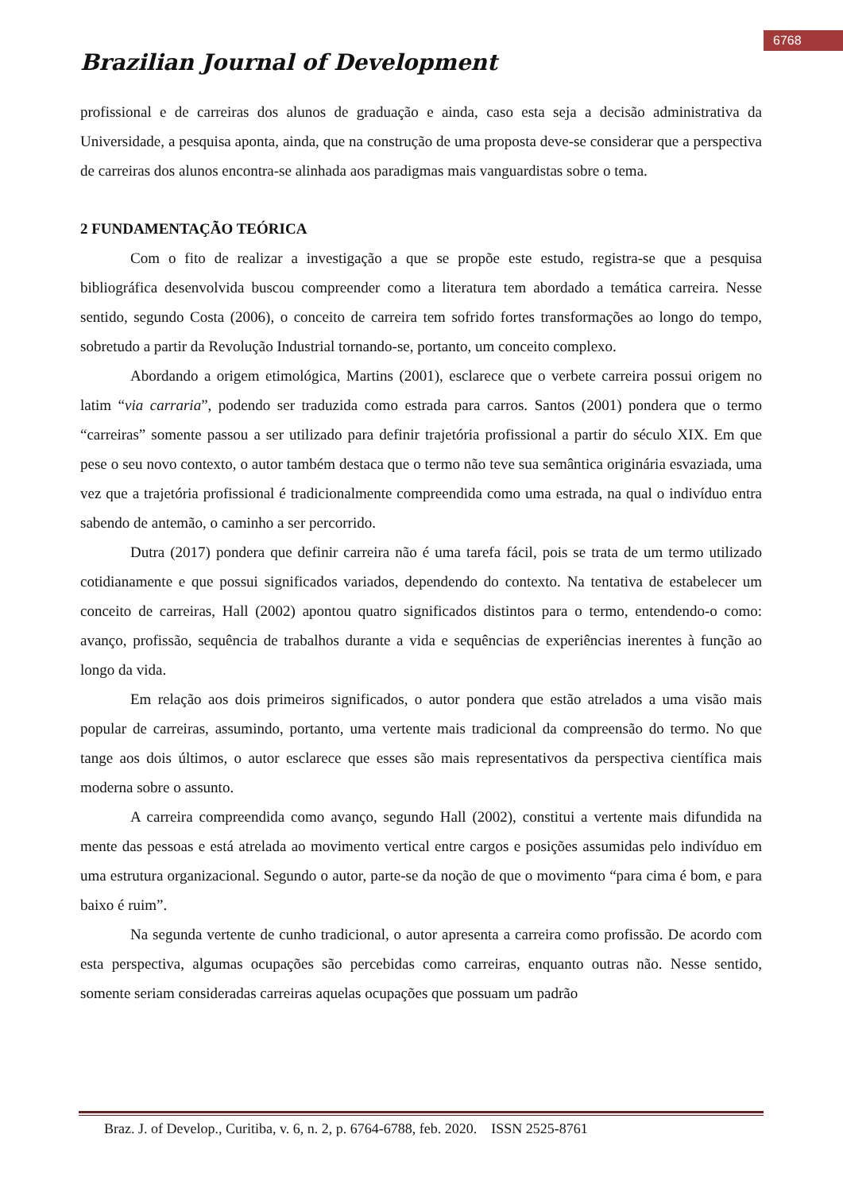6768
Brazilian Journal of Development
profissional e de carreiras dos alunos de graduação e ainda, caso esta seja a decisão administrativa da Universidade, a pesquisa aponta, ainda, que na construção de uma proposta deve-se considerar que a perspectiva de carreiras dos alunos encontra-se alinhada aos paradigmas mais vanguardistas sobre o tema.
2 FUNDAMENTAÇÃO TEÓRICA
Com o fito de realizar a investigação a que se propõe este estudo, registra-se que a pesquisa bibliográfica desenvolvida buscou compreender como a literatura tem abordado a temática carreira. Nesse sentido, segundo Costa (2006), o conceito de carreira tem sofrido fortes transformações ao longo do tempo, sobretudo a partir da Revolução Industrial tornando-se, portanto, um conceito complexo.
Abordando a origem etimológica, Martins (2001), esclarece que o verbete carreira possui origem no latim “via carraria”, podendo ser traduzida como estrada para carros. Santos (2001) pondera que o termo “carreiras” somente passou a ser utilizado para definir trajetória profissional a partir do século XIX. Em que pese o seu novo contexto, o autor também destaca que o termo não teve sua semântica originária esvaziada, uma vez que a trajetória profissional é tradicionalmente compreendida como uma estrada, na qual o indivíduo entra sabendo de antemão, o caminho a ser percorrido.
Dutra (2017) pondera que definir carreira não é uma tarefa fácil, pois se trata de um termo utilizado cotidianamente e que possui significados variados, dependendo do contexto. Na tentativa de estabelecer um conceito de carreiras, Hall (2002) apontou quatro significados distintos para o termo, entendendo-o como: avanço, profissão, sequência de trabalhos durante a vida e sequências de experiências inerentes à função ao longo da vida.
Em relação aos dois primeiros significados, o autor pondera que estão atrelados a uma visão mais popular de carreiras, assumindo, portanto, uma vertente mais tradicional da compreensão do termo. No que tange aos dois últimos, o autor esclarece que esses são mais representativos da perspectiva científica mais moderna sobre o assunto.
A carreira compreendida como avanço, segundo Hall (2002), constitui a vertente mais difundida na mente das pessoas e está atrelada ao movimento vertical entre cargos e posições assumidas pelo indivíduo em uma estrutura organizacional. Segundo o autor, parte-se da noção de que o movimento “para cima é bom, e para baixo é ruim”.
Na segunda vertente de cunho tradicional, o autor apresenta a carreira como profissão. De acordo com esta perspectiva, algumas ocupações são percebidas como carreiras, enquanto outras não. Nesse sentido, somente seriam consideradas carreiras aquelas ocupações que possuam um padrão
Braz. J. of Develop., Curitiba, v. 6, n. 2, p. 6764-6788, feb. 2020. ISSN 2525-8761